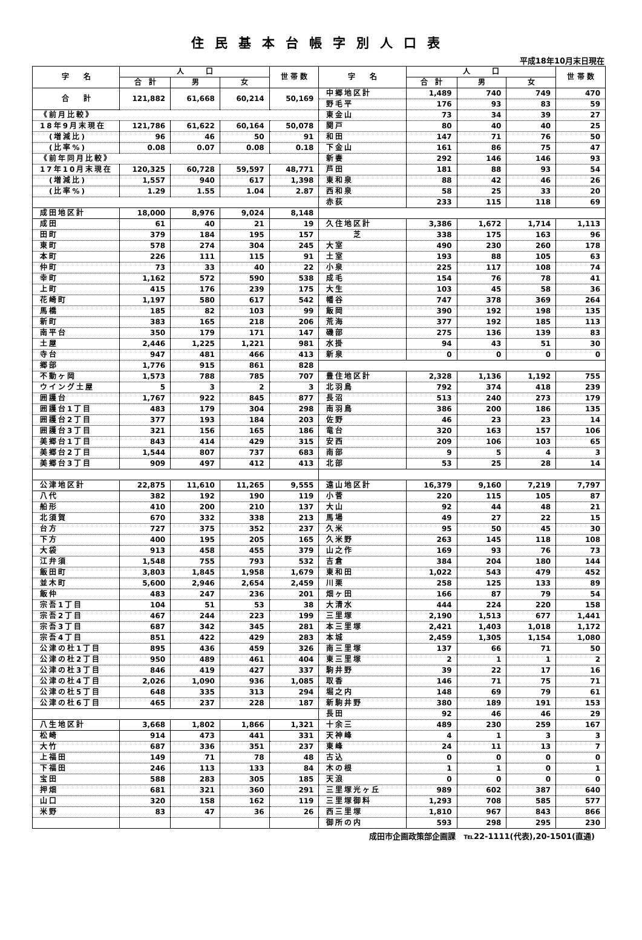住民基本台帳字別人口表
平成18年10月末日現在
| 字 名 | 人 口 | | | 世 帯 数 | 字 名 | 人 口 | | | 世 帯 数 |
| --- | --- | --- | --- | --- | --- | --- | --- | --- | --- |
| | 合 計 | 男 | 女 | | | 合 計 | 男 | 女 | |
| 合 計 | 121,882 | 61,668 | 60,214 | 50,169 | 中郷地区計 | 1,489 | 740 | 749 | 470 |
| | | | | | 野毛平 | 176 | 93 | 83 | 59 |
| 《前月比較》 | | | | | 東金山 | 73 | 34 | 39 | 27 |
| 18年9月末現在 | 121,786 | 61,622 | 60,164 | 50,078 | 関戸 | 80 | 40 | 40 | 25 |
| (増減比) | 96 | 46 | 50 | 91 | 和田 | 147 | 71 | 76 | 50 |
| (比率%) | 0.08 | 0.07 | 0.08 | 0.18 | 下金山 | 161 | 86 | 75 | 47 |
| 《前年同月比較》 | | | | | 新妻 | 292 | 146 | 146 | 93 |
| 17年10月末現在 | 120,325 | 60,728 | 59,597 | 48,771 | 芦田 | 181 | 88 | 93 | 54 |
| (増減比) | 1,557 | 940 | 617 | 1,398 | 東和泉 | 88 | 42 | 46 | 26 |
| (比率%) | 1.29 | 1.55 | 1.04 | 2.87 | 西和泉 | 58 | 25 | 33 | 20 |
| | | | | | 赤荻 | 233 | 115 | 118 | 69 |
| 成田地区計 | 18,000 | 8,976 | 9,024 | 8,148 | | | | | |
| 成田 | 61 | 40 | 21 | 19 | 久住地区計 | 3,386 | 1,672 | 1,714 | 1,113 |
| 田町 | 379 | 184 | 195 | 157 | 芝 | 338 | 175 | 163 | 96 |
| 東町 | 578 | 274 | 304 | 245 | 大室 | 490 | 230 | 260 | 178 |
| 本町 | 226 | 111 | 115 | 91 | 土室 | 193 | 88 | 105 | 63 |
| 仲町 | 73 | 33 | 40 | 22 | 小泉 | 225 | 117 | 108 | 74 |
| 幸町 | 1,162 | 572 | 590 | 538 | 成毛 | 154 | 76 | 78 | 41 |
| 上町 | 415 | 176 | 239 | 175 | 大生 | 103 | 45 | 58 | 36 |
| 花崎町 | 1,197 | 580 | 617 | 542 | 幡谷 | 747 | 378 | 369 | 264 |
| 馬橋 | 185 | 82 | 103 | 99 | 飯岡 | 390 | 192 | 198 | 135 |
| 新町 | 383 | 165 | 218 | 206 | 荒海 | 377 | 192 | 185 | 113 |
| 南平台 | 350 | 179 | 171 | 147 | 磯部 | 275 | 136 | 139 | 83 |
| 土屋 | 2,446 | 1,225 | 1,221 | 981 | 水掛 | 94 | 43 | 51 | 30 |
| 寺台 | 947 | 481 | 466 | 413 | 新泉 | 0 | 0 | 0 | 0 |
| 郷部 | 1,776 | 915 | 861 | 828 | | | | | |
| 不動ヶ岡 | 1,573 | 788 | 785 | 707 | 豊住地区計 | 2,328 | 1,136 | 1,192 | 755 |
| ウイング土屋 | 5 | 3 | 2 | 3 | 北羽鳥 | 792 | 374 | 418 | 239 |
| 囲護台 | 1,767 | 922 | 845 | 877 | 長沼 | 513 | 240 | 273 | 179 |
| 囲護台1丁目 | 483 | 179 | 304 | 298 | 南羽鳥 | 386 | 200 | 186 | 135 |
| 囲護台2丁目 | 377 | 193 | 184 | 203 | 佐野 | 46 | 23 | 23 | 14 |
| 囲護台3丁目 | 321 | 156 | 165 | 186 | 竜台 | 320 | 163 | 157 | 106 |
| 美郷台1丁目 | 843 | 414 | 429 | 315 | 安西 | 209 | 106 | 103 | 65 |
| 美郷台2丁目 | 1,544 | 807 | 737 | 683 | 南部 | 9 | 5 | 4 | 3 |
| 美郷台3丁目 | 909 | 497 | 412 | 413 | 北部 | 53 | 25 | 28 | 14 |
| 公津地区計 | 22,875 | 11,610 | 11,265 | 9,555 | 遠山地区計 | 16,379 | 9,160 | 7,219 | 7,797 |
| 八代 | 382 | 192 | 190 | 119 | 小菅 | 220 | 115 | 105 | 87 |
| 船形 | 410 | 200 | 210 | 137 | 大山 | 92 | 44 | 48 | 21 |
| 北須賀 | 670 | 332 | 338 | 213 | 馬場 | 49 | 27 | 22 | 15 |
| 台方 | 727 | 375 | 352 | 237 | 久米 | 95 | 50 | 45 | 30 |
| 下方 | 400 | 195 | 205 | 165 | 久米野 | 263 | 145 | 118 | 108 |
| 大袋 | 913 | 458 | 455 | 379 | 山之作 | 169 | 93 | 76 | 73 |
| 江弁須 | 1,548 | 755 | 793 | 532 | 吉倉 | 384 | 204 | 180 | 144 |
| 飯田町 | 3,803 | 1,845 | 1,958 | 1,679 | 東和田 | 1,022 | 543 | 479 | 452 |
| 並木町 | 5,600 | 2,946 | 2,654 | 2,459 | 川栗 | 258 | 125 | 133 | 89 |
| 飯仲 | 483 | 247 | 236 | 201 | 畑ヶ田 | 166 | 87 | 79 | 54 |
| 宗吾1丁目 | 104 | 51 | 53 | 38 | 大清水 | 444 | 224 | 220 | 158 |
| 宗吾2丁目 | 467 | 244 | 223 | 199 | 三里塚 | 2,190 | 1,513 | 677 | 1,441 |
| 宗吾3丁目 | 687 | 342 | 345 | 281 | 本三里塚 | 2,421 | 1,403 | 1,018 | 1,172 |
| 宗吾4丁目 | 851 | 422 | 429 | 283 | 本城 | 2,459 | 1,305 | 1,154 | 1,080 |
| 公津の杜1丁目 | 895 | 436 | 459 | 326 | 南三里塚 | 137 | 66 | 71 | 50 |
| 公津の杜2丁目 | 950 | 489 | 461 | 404 | 東三里塚 | 2 | 1 | 1 | 2 |
| 公津の杜3丁目 | 846 | 419 | 427 | 337 | 駒井野 | 39 | 22 | 17 | 16 |
| 公津の杜4丁目 | 2,026 | 1,090 | 936 | 1,085 | 取香 | 146 | 71 | 75 | 71 |
| 公津の杜5丁目 | 648 | 335 | 313 | 294 | 堀之内 | 148 | 69 | 79 | 61 |
| 公津の杜6丁目 | 465 | 237 | 228 | 187 | 新駒井野 | 380 | 189 | 191 | 153 |
| | | | | | 長田 | 92 | 46 | 46 | 29 |
| 八生地区計 | 3,668 | 1,802 | 1,866 | 1,321 | 十余三 | 489 | 230 | 259 | 167 |
| 松崎 | 914 | 473 | 441 | 331 | 天神峰 | 4 | 1 | 3 | 3 |
| 大竹 | 687 | 336 | 351 | 237 | 東峰 | 24 | 11 | 13 | 7 |
| 上福田 | 149 | 71 | 78 | 48 | 古込 | 0 | 0 | 0 | 0 |
| 下福田 | 246 | 113 | 133 | 84 | 木の根 | 1 | 1 | 0 | 1 |
| 宝田 | 588 | 283 | 305 | 185 | 天浪 | 0 | 0 | 0 | 0 |
| 押畑 | 681 | 321 | 360 | 291 | 三里塚光ヶ丘 | 989 | 602 | 387 | 640 |
| 山口 | 320 | 158 | 162 | 119 | 三里塚御料 | 1,293 | 708 | 585 | 577 |
| 米野 | 83 | 47 | 36 | 26 | 西三里塚 | 1,810 | 967 | 843 | 866 |
| | | | | | 御所の内 | 593 | 298 | 295 | 230 |
成田市企画政策部企画課　℡22-1111(代表),20-1501(直通)